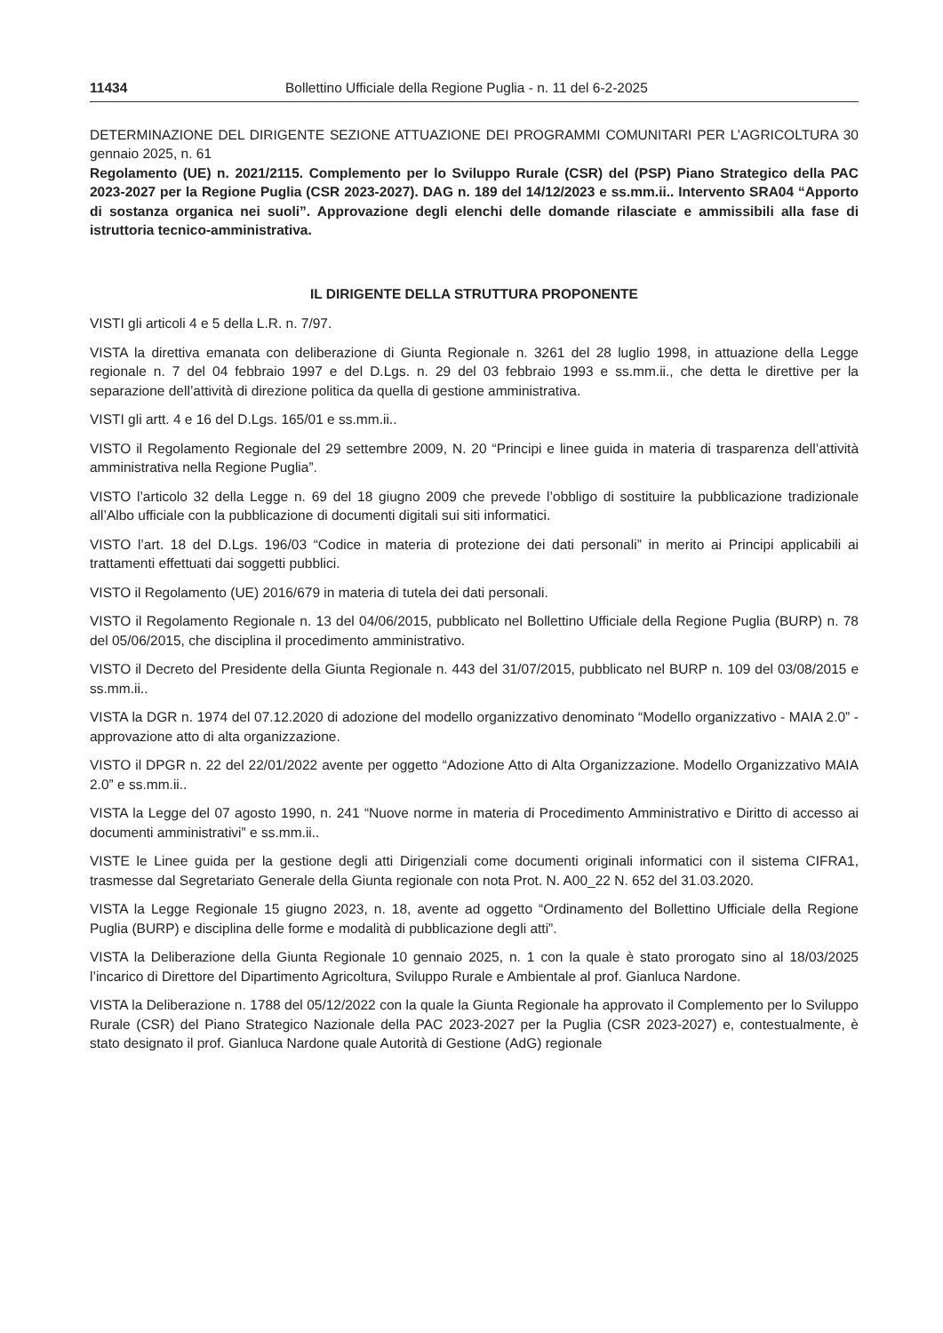11434 Bollettino Ufficiale della Regione Puglia - n. 11 del 6-2-2025
DETERMINAZIONE DEL DIRIGENTE SEZIONE ATTUAZIONE DEI PROGRAMMI COMUNITARI PER L’AGRICOLTURA 30 gennaio 2025, n. 61
Regolamento (UE) n. 2021/2115. Complemento per lo Sviluppo Rurale (CSR) del (PSP) Piano Strategico della PAC 2023-2027 per la Regione Puglia (CSR 2023-2027). DAG n. 189 del 14/12/2023 e ss.mm.ii.. Intervento SRA04 “Apporto di sostanza organica nei suoli”. Approvazione degli elenchi delle domande rilasciate e ammissibili alla fase di istruttoria tecnico-amministrativa.
IL DIRIGENTE DELLA STRUTTURA PROPONENTE
VISTI gli articoli 4 e 5 della L.R. n. 7/97.
VISTA la direttiva emanata con deliberazione di Giunta Regionale n. 3261 del 28 luglio 1998, in attuazione della Legge regionale n. 7 del 04 febbraio 1997 e del D.Lgs. n. 29 del 03 febbraio 1993 e ss.mm.ii., che detta le direttive per la separazione dell’attività di direzione politica da quella di gestione amministrativa.
VISTI gli artt. 4 e 16 del D.Lgs. 165/01 e ss.mm.ii..
VISTO il Regolamento Regionale del 29 settembre 2009, N. 20 “Principi e linee guida in materia di trasparenza dell’attività amministrativa nella Regione Puglia”.
VISTO l’articolo 32 della Legge n. 69 del 18 giugno 2009 che prevede l’obbligo di sostituire la pubblicazione tradizionale all’Albo ufficiale con la pubblicazione di documenti digitali sui siti informatici.
VISTO l’art. 18 del D.Lgs. 196/03 “Codice in materia di protezione dei dati personali” in merito ai Principi applicabili ai trattamenti effettuati dai soggetti pubblici.
VISTO il Regolamento (UE) 2016/679 in materia di tutela dei dati personali.
VISTO il Regolamento Regionale n. 13 del 04/06/2015, pubblicato nel Bollettino Ufficiale della Regione Puglia (BURP) n. 78 del 05/06/2015, che disciplina il procedimento amministrativo.
VISTO il Decreto del Presidente della Giunta Regionale n. 443 del 31/07/2015, pubblicato nel BURP n. 109 del 03/08/2015 e ss.mm.ii..
VISTA la DGR n. 1974 del 07.12.2020 di adozione del modello organizzativo denominato “Modello organizzativo - MAIA 2.0” - approvazione atto di alta organizzazione.
VISTO il DPGR n. 22 del 22/01/2022 avente per oggetto “Adozione Atto di Alta Organizzazione. Modello Organizzativo MAIA 2.0” e ss.mm.ii..
VISTA la Legge del 07 agosto 1990, n. 241 “Nuove norme in materia di Procedimento Amministrativo e Diritto di accesso ai documenti amministrativi” e ss.mm.ii..
VISTE le Linee guida per la gestione degli atti Dirigenziali come documenti originali informatici con il sistema CIFRA1, trasmesse dal Segretariato Generale della Giunta regionale con nota Prot. N. A00_22 N. 652 del 31.03.2020.
VISTA la Legge Regionale 15 giugno 2023, n. 18, avente ad oggetto “Ordinamento del Bollettino Ufficiale della Regione Puglia (BURP) e disciplina delle forme e modalità di pubblicazione degli atti”.
VISTA la Deliberazione della Giunta Regionale 10 gennaio 2025, n. 1 con la quale è stato prorogato sino al 18/03/2025 l’incarico di Direttore del Dipartimento Agricoltura, Sviluppo Rurale e Ambientale al prof. Gianluca Nardone.
VISTA la Deliberazione n. 1788 del 05/12/2022 con la quale la Giunta Regionale ha approvato il Complemento per lo Sviluppo Rurale (CSR) del Piano Strategico Nazionale della PAC 2023-2027 per la Puglia (CSR 2023-2027) e, contestualmente, è stato designato il prof. Gianluca Nardone quale Autorità di Gestione (AdG) regionale